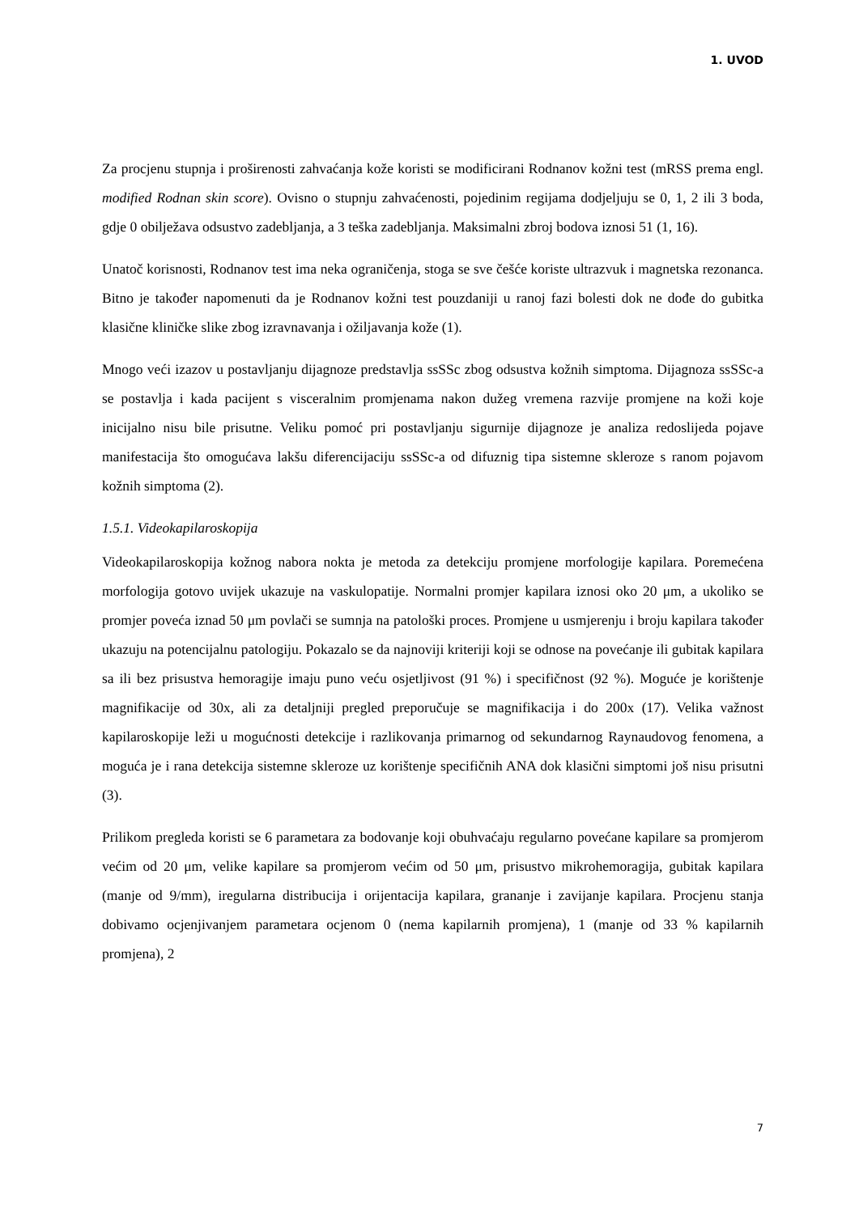1. UVOD
Za procjenu stupnja i proširenosti zahvaćanja kože koristi se modificirani Rodnanov kožni test (mRSS prema engl. modified Rodnan skin score). Ovisno o stupnju zahvaćenosti, pojedinim regijama dodjeljuju se 0, 1, 2 ili 3 boda, gdje 0 obilježava odsustvo zadebljanja, a 3 teška zadebljanja. Maksimalni zbroj bodova iznosi 51 (1, 16).
Unatoč korisnosti, Rodnanov test ima neka ograničenja, stoga se sve češće koriste ultrazvuk i magnetska rezonanca. Bitno je također napomenuti da je Rodnanov kožni test pouzdaniji u ranoj fazi bolesti dok ne dođe do gubitka klasične kliničke slike zbog izravnavanja i ožiljavanja kože (1).
Mnogo veći izazov u postavljanju dijagnoze predstavlja ssSSc zbog odsustva kožnih simptoma. Dijagnoza ssSSc-a se postavlja i kada pacijent s visceralnim promjenama nakon dužeg vremena razvije promjene na koži koje inicijalno nisu bile prisutne. Veliku pomoć pri postavljanju sigurnije dijagnoze je analiza redoslijeda pojave manifestacija što omogućava lakšu diferencijaciju ssSSc-a od difuznig tipa sistemne skleroze s ranom pojavom kožnih simptoma (2).
1.5.1. Videokapilaroskopija
Videokapilaroskopija kožnog nabora nokta je metoda za detekciju promjene morfologije kapilara. Poremećena morfologija gotovo uvijek ukazuje na vaskulopatije. Normalni promjer kapilara iznosi oko 20 μm, a ukoliko se promjer poveća iznad 50 μm povlači se sumnja na patološki proces. Promjene u usmjerenju i broju kapilara također ukazuju na potencijalnu patologiju. Pokazalo se da najnoviji kriteriji koji se odnose na povećanje ili gubitak kapilara sa ili bez prisustva hemoragije imaju puno veću osjetljivost (91 %) i specifičnost (92 %). Moguće je korištenje magnifikacije od 30x, ali za detaljniji pregled preporučuje se magnifikacija i do 200x (17). Velika važnost kapilaroskopije leži u mogućnosti detekcije i razlikovanja primarnog od sekundarnog Raynaudovog fenomena, a moguća je i rana detekcija sistemne skleroze uz korištenje specifičnih ANA dok klasični simptomi još nisu prisutni (3).
Prilikom pregleda koristi se 6 parametara za bodovanje koji obuhvaćaju regularno povećane kapilare sa promjerom većim od 20 μm, velike kapilare sa promjerom većim od 50 μm, prisustvo mikrohemoragija, gubitak kapilara (manje od 9/mm), iregularna distribucija i orijentacija kapilara, grananje i zavijanje kapilara. Procjenu stanja dobivamo ocjenjivanjem parametara ocjenom 0 (nema kapilarnih promjena), 1 (manje od 33 % kapilarnih promjena), 2
7